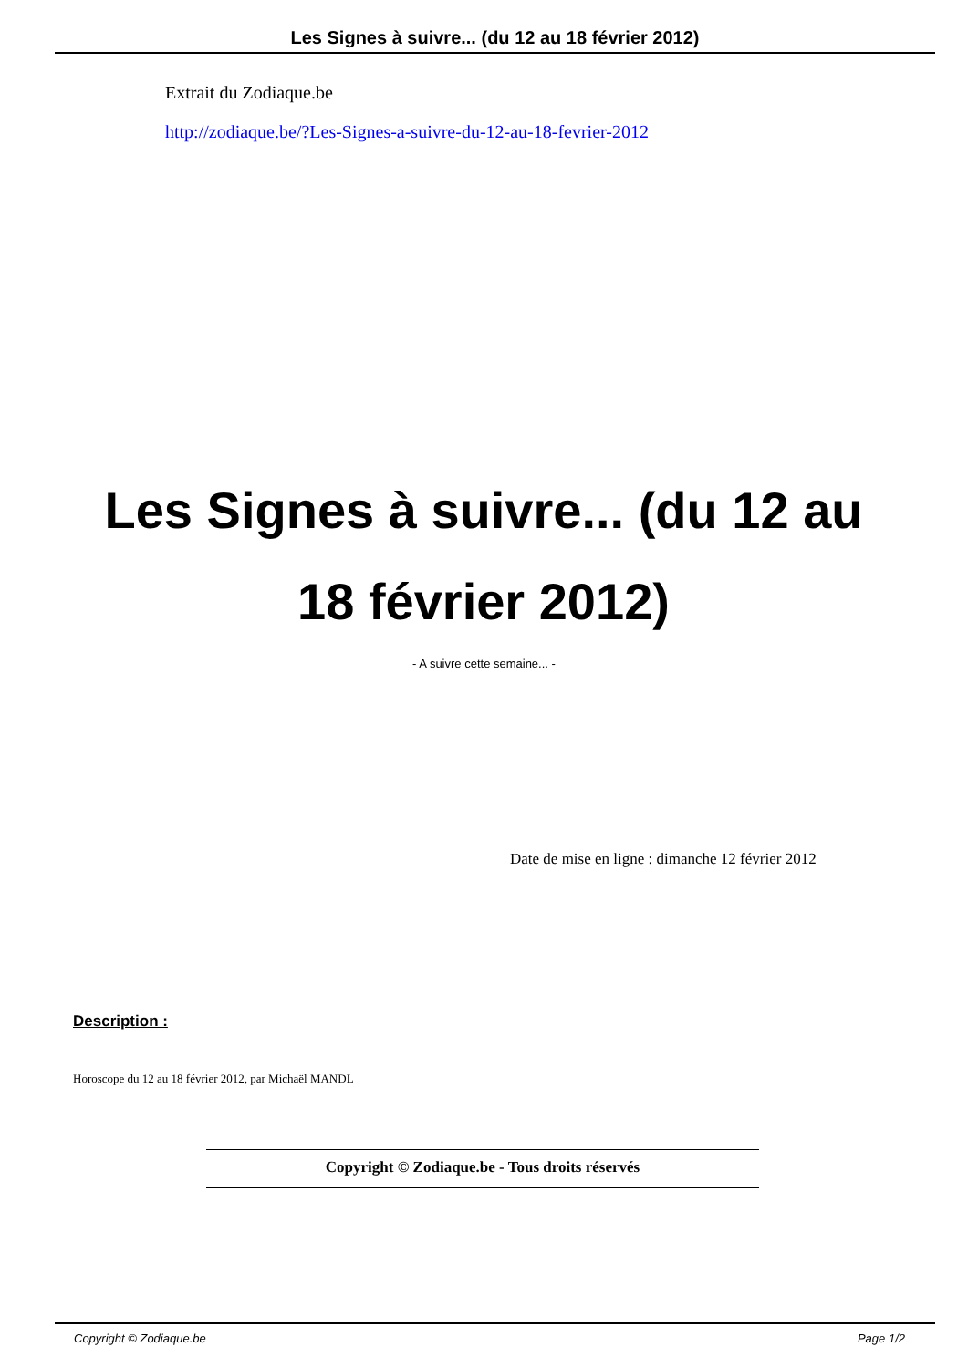Les Signes à suivre... (du 12 au 18 février 2012)
Extrait du Zodiaque.be
http://zodiaque.be/?Les-Signes-a-suivre-du-12-au-18-fevrier-2012
Les Signes à suivre... (du 12 au 18 février 2012)
- A suivre cette semaine... -
Date de mise en ligne : dimanche 12 février 2012
Description :
Horoscope du 12 au 18 février 2012, par Michaël MANDL
Copyright © Zodiaque.be - Tous droits réservés
Copyright © Zodiaque.be Page 1/2